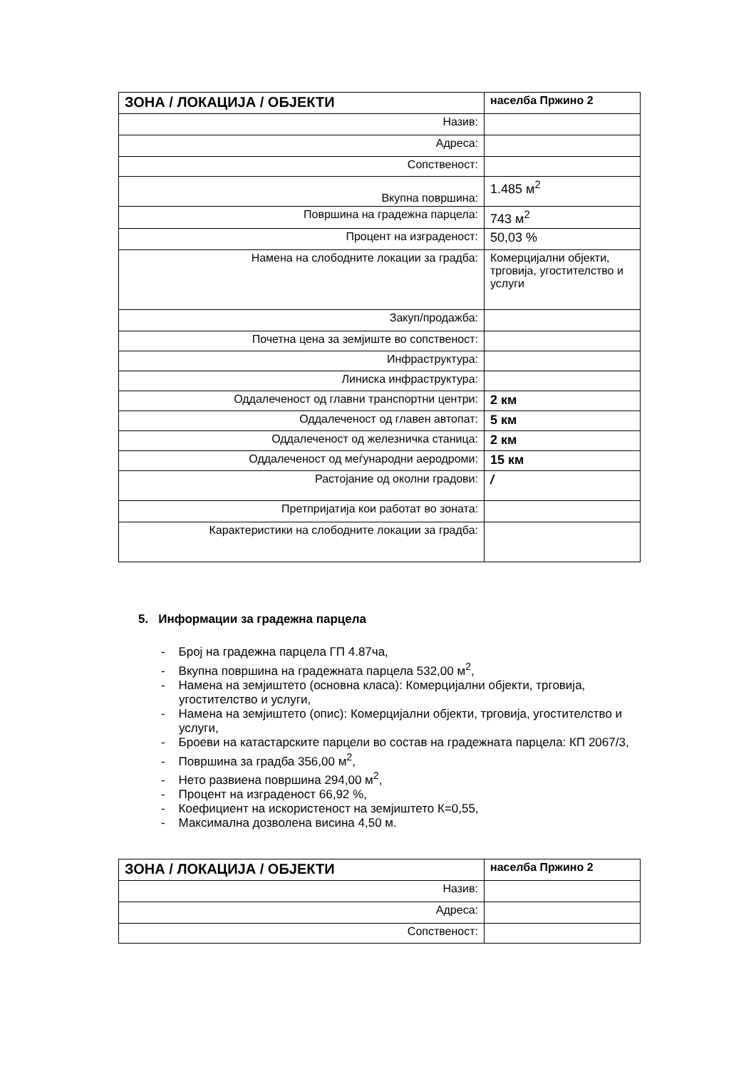| ЗОНА / ЛОКАЦИЈА / ОБЈЕКТИ | населба Пржино 2 |
| Назив: | |
| Адреса: | |
| Сопственост: | |
| Вкупна површина: | 1.485 м<sup>2</sup> |
| Површина на градежна парцела: | 743 м<sup>2</sup> |
| Процент на изграденост: | 50,03 % |
| Намена на слободните локации за градба: | Комерцијални објекти, трговија, угостителство и услуги |
| Закуп/продажба: | |
| Почетна цена за земјиште во сопственост: | |
| Инфраструктура: | |
| Линиска инфраструктура: | |
| Оддалеченост од главни транспортни центри: | 2 км |
| Оддалеченост од главен автопат: | 5 км |
| Оддалеченост од железничка станица: | 2 км |
| Оддалеченост од меѓународни аеродроми: | 15 км |
| Растојание од околни градови: | / |
| Претпријатија кои работат во зоната: | |
| Карактеристики на слободните локации за градба: | |
5. Информации за градежна парцела
- Број на градежна парцела ГП 4.87ча,
- Вкупна површина на градежната парцела 532,00 м<sup>2</sup>,
- Намена на земјиштето (основна класа): Комерцијални објекти, трговија, угостителство и услуги,
- Намена на земјиштето (опис): Комерцијални објекти, трговија, угостителство и услуги,
- Броеви на катастарските парцели во состав на градежната парцела: КП 2067/3,
- Површина за градба 356,00 м<sup>2</sup>,
- Нето развиена површина 294,00 м<sup>2</sup>,
- Процент на изграденост 66,92 %,
- Коефициент на искористеност на земјиштето К=0,55,
- Максимална дозволена висина 4,50 м.
| ЗОНА / ЛОКАЦИЈА / ОБЈЕКТИ | населба Пржино 2 |
| Назив: | |
| Адреса: | |
| Сопственост: | |